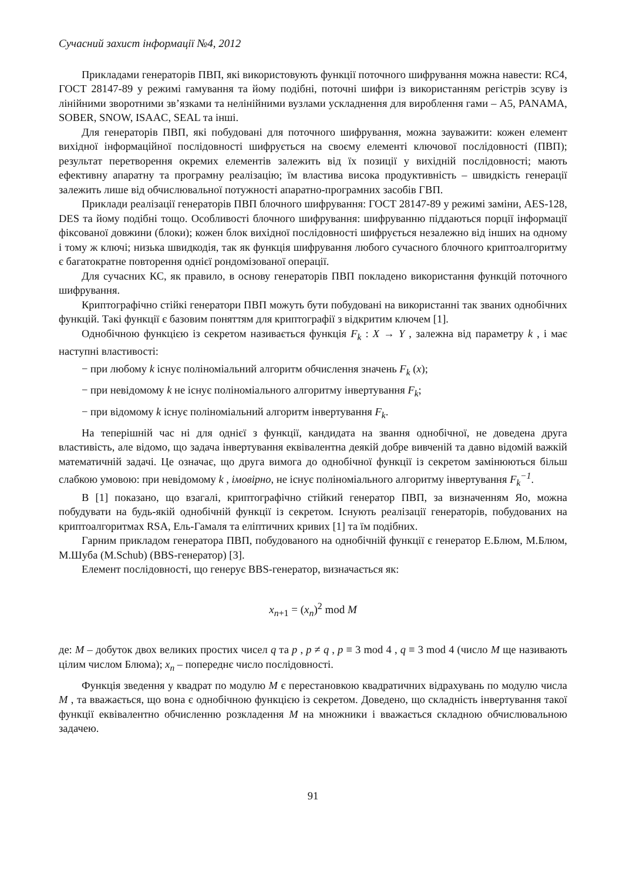Сучасний захист інформації №4, 2012
Прикладами генераторів ПВП, які використовують функції поточного шифрування можна навести: RC4, ГОСТ 28147-89 у режимі гамування та йому подібні, поточні шифри із використанням регістрів зсуву із лінійними зворотними зв’язками та нелінійними вузлами ускладнення для вироблення гами – A5, PANAMA, SOBER, SNOW, ISAAC, SEAL та інші.
Для генераторів ПВП, які побудовані для поточного шифрування, можна зауважити: кожен елемент вихідної інформаційної послідовності шифрується на своєму елементі ключової послідовності (ПВП); результат перетворення окремих елементів залежить від їх позиції у вихідній послідовності; мають ефективну апаратну та програмну реалізацію; їм властива висока продуктивність – швидкість генерації залежить лише від обчислювальної потужності апаратно-програмних засобів ГВП.
Приклади реалізації генераторів ПВП блочного шифрування: ГОСТ 28147-89 у режимі заміни, AES-128, DES та йому подібні тощо. Особливості блочного шифрування: шифруванню піддаються порції інформації фіксованої довжини (блоки); кожен блок вихідної послідовності шифрується незалежно від інших на одному і тому ж ключі; низька швидкодія, так як функція шифрування любого сучасного блочного криптоалгоритму є багатократне повторення однієї рондомізованої операції.
Для сучасних КС, як правило, в основу генераторів ПВП покладено використання функцій поточного шифрування.
Криптографічно стійкі генератори ПВП можуть бути побудовані на використанні так званих однобічних функцій. Такі функції є базовим поняттям для криптографії з відкритим ключем [1].
Однобічною функцією із секретом називається функція F<sub>k</sub> : X → Y , залежна від параметру k , і має наступні властивості:
− при любому k існує поліноміальний алгоритм обчислення значень F<sub>k</sub> (x);
− при невідомому k не існує поліноміального алгоритму інвертування F<sub>k</sub>;
− при відомому k існує поліноміальний алгоритм інвертування F<sub>k</sub>.
На теперішній час ні для однієї з функції, кандидата на звання однобічної, не доведена друга властивість, але відомо, що задача інвертування еквівалентна деякій добре вивченій та давно відомій важкій математичній задачі. Це означає, що друга вимога до однобічної функції із секретом замінюються більш слабкою умовою: при невідомому k , імовірно, не існує поліноміального алгоритму інвертування F<sub>k</sub><sup>−1</sup>.
В [1] показано, що взагалі, криптографічно стійкий генератор ПВП, за визначенням Яо, можна побудувати на будь-якій однобічній функції із секретом. Існують реалізації генераторів, побудованих на криптоалгоритмах RSA, Ель-Гамаля та еліптичних кривих [1] та їм подібних.
Гарним прикладом генератора ПВП, побудованого на однобічній функції є генератор Е.Блюм, М.Блюм, М.Шуба (M.Schub) (BBS-генератор) [3].
Елемент послідовності, що генерує BBS-генератор, визначається як:
x<sub>n+1</sub> = (x<sub>n</sub>)<sup>2</sup> mod M
де: M – добуток двох великих простих чисел q та p , p ≠ q , p ≡ 3 mod 4 , q ≡ 3 mod 4 (число M ще називають цілим числом Блюма); x<sub>n</sub> – попереднє число послідовності.
Функція зведення у квадрат по модулю M є перестановкою квадратичних відрахувань по модулю числа M , та вважається, що вона є однобічною функцією із секретом. Доведено, що складність інвертування такої функції еквівалентно обчисленню розкладення M на множники і вважається складною обчислювальною задачею.
91